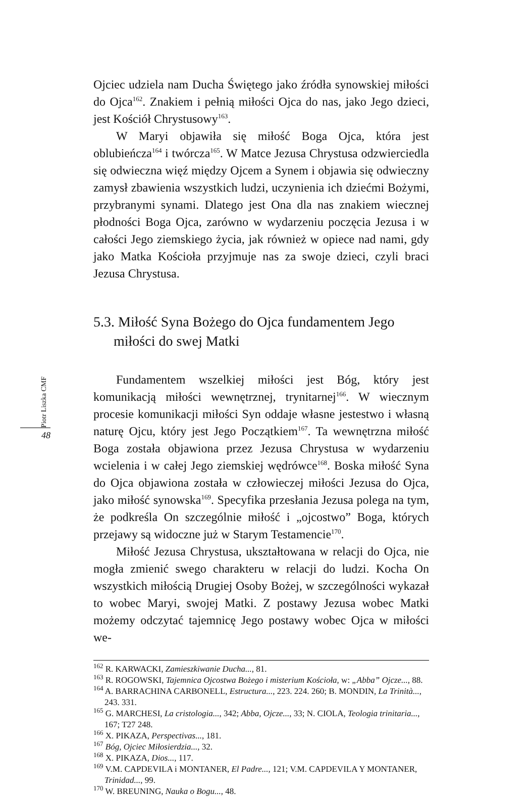Ojciec udziela nam Ducha Świętego jako źródła synowskiej miłości do Ojca<sup>162</sup>. Znakiem i pełnią miłości Ojca do nas, jako Jego dzieci, jest Kościół Chrystusowy<sup>163</sup>.
W Maryi objawiła się miłość Boga Ojca, która jest oblubieńcza<sup>164</sup> i twórcza<sup>165</sup>. W Matce Jezusa Chrystusa odzwierciedla się odwieczna więź między Ojcem a Synem i objawia się odwieczny zamysł zbawienia wszystkich ludzi, uczynienia ich dziećmi Bożymi, przybranymi synami. Dlatego jest Ona dla nas znakiem wiecznej płodności Boga Ojca, zarówno w wydarzeniu poczęcia Jezusa i w całości Jego ziemskiego życia, jak również w opiece nad nami, gdy jako Matka Kościoła przyjmuje nas za swoje dzieci, czyli braci Jezusa Chrystusa.
5.3. Miłość Syna Bożego do Ojca fundamentem Jego miłości do swej Matki
Fundamentem wszelkiej miłości jest Bóg, który jest komunikacją miłości wewnętrznej, trynitarnej<sup>166</sup>. W wiecznym procesie komunikacji miłości Syn oddaje własne jestestwo i własną naturę Ojcu, który jest Jego Początkiem<sup>167</sup>. Ta wewnętrzna miłość Boga została objawiona przez Jezusa Chrystusa w wydarzeniu wcielenia i w całej Jego ziemskiej wędrówce<sup>168</sup>. Boska miłość Syna do Ojca objawiona została w człowieczej miłości Jezusa do Ojca, jako miłość synowska<sup>169</sup>. Specyfika przesłania Jezusa polega na tym, że podkreśla On szczególnie miłość i „ojcostwo” Boga, których przejawy są widoczne już w Starym Testamencie<sup>170</sup>.
Miłość Jezusa Chrystusa, ukształtowana w relacji do Ojca, nie mogła zmienić swego charakteru w relacji do ludzi. Kocha On wszystkich miłością Drugiej Osoby Bożej, w szczególności wykazał to wobec Maryi, swojej Matki. Z postawy Jezusa wobec Matki możemy odczytać tajemnicę Jego postawy wobec Ojca w miłości we-
<sup>162</sup> R. KARWACKI, Zamieszkiwanie Ducha..., 81.
<sup>163</sup> R. ROGOWSKI, Tajemnica Ojcostwa Bożego i misterium Kościoła, w: „Abba” Ojcze..., 88.
<sup>164</sup> A. BARRACHINA CARBONELL, Estructura..., 223. 224. 260; B. MONDIN, La Trinità..., 243. 331.
<sup>165</sup> G. MARCHESI, La cristologia..., 342; Abba, Ojcze..., 33; N. CIOLA, Teologia trinitaria..., 167; T27 248.
<sup>166</sup> X. PIKAZA, Perspectivas..., 181.
<sup>167</sup> Bóg, Ojciec Miłosierdzia..., 32.
<sup>168</sup> X. PIKAZA, Dios..., 117.
<sup>169</sup> V.M. CAPDEVILA i MONTANER, El Padre..., 121; V.M. CAPDEVILA Y MONTANER, Trinidad..., 99.
<sup>170</sup> W. BREUNING, Nauka o Bogu..., 48.
Piotr Liszka CMF
48